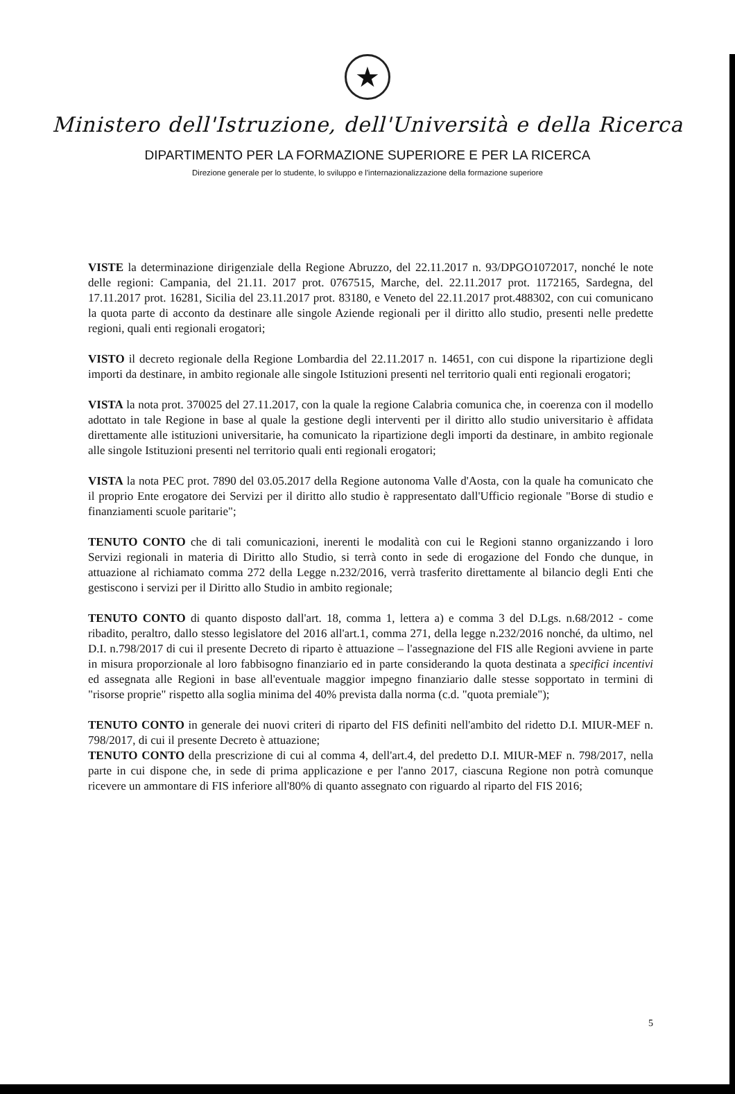★
Ministero dell'Istruzione, dell'Università e della Ricerca
DIPARTIMENTO PER LA FORMAZIONE SUPERIORE E PER LA RICERCA
Direzione generale per lo studente, lo sviluppo e l'internazionalizzazione della formazione superiore
VISTE la determinazione dirigenziale della Regione Abruzzo, del 22.11.2017 n. 93/DPGO1072017, nonché le note delle regioni: Campania, del 21.11. 2017 prot. 0767515, Marche, del. 22.11.2017 prot. 1172165, Sardegna, del 17.11.2017 prot. 16281, Sicilia del 23.11.2017 prot. 83180, e Veneto del 22.11.2017 prot.488302, con cui comunicano la quota parte di acconto da destinare alle singole Aziende regionali per il diritto allo studio, presenti nelle predette regioni, quali enti regionali erogatori;
VISTO il decreto regionale della Regione Lombardia del 22.11.2017 n. 14651, con cui dispone la ripartizione degli importi da destinare, in ambito regionale alle singole Istituzioni presenti nel territorio quali enti regionali erogatori;
VISTA la nota prot. 370025 del 27.11.2017, con la quale la regione Calabria comunica che, in coerenza con il modello adottato in tale Regione in base al quale la gestione degli interventi per il diritto allo studio universitario è affidata direttamente alle istituzioni universitarie, ha comunicato la ripartizione degli importi da destinare, in ambito regionale alle singole Istituzioni presenti nel territorio quali enti regionali erogatori;
VISTA la nota PEC prot. 7890 del 03.05.2017 della Regione autonoma Valle d'Aosta, con la quale ha comunicato che il proprio Ente erogatore dei Servizi per il diritto allo studio è rappresentato dall'Ufficio regionale "Borse di studio e finanziamenti scuole paritarie";
TENUTO CONTO che di tali comunicazioni, inerenti le modalità con cui le Regioni stanno organizzando i loro Servizi regionali in materia di Diritto allo Studio, si terrà conto in sede di erogazione del Fondo che dunque, in attuazione al richiamato comma 272 della Legge n.232/2016, verrà trasferito direttamente al bilancio degli Enti che gestiscono i servizi per il Diritto allo Studio in ambito regionale;
TENUTO CONTO di quanto disposto dall'art. 18, comma 1, lettera a) e comma 3 del D.Lgs. n.68/2012 - come ribadito, peraltro, dallo stesso legislatore del 2016 all'art.1, comma 271, della legge n.232/2016 nonché, da ultimo, nel D.I. n.798/2017 di cui il presente Decreto di riparto è attuazione – l'assegnazione del FIS alle Regioni avviene in parte in misura proporzionale al loro fabbisogno finanziario ed in parte considerando la quota destinata a specifici incentivi ed assegnata alle Regioni in base all'eventuale maggior impegno finanziario dalle stesse sopportato in termini di "risorse proprie" rispetto alla soglia minima del 40% prevista dalla norma (c.d. "quota premiale");
TENUTO CONTO in generale dei nuovi criteri di riparto del FIS definiti nell'ambito del ridetto D.I. MIUR-MEF n. 798/2017, di cui il presente Decreto è attuazione;
TENUTO CONTO della prescrizione di cui al comma 4, dell'art.4, del predetto D.I. MIUR-MEF n. 798/2017, nella parte in cui dispone che, in sede di prima applicazione e per l'anno 2017, ciascuna Regione non potrà comunque ricevere un ammontare di FIS inferiore all'80% di quanto assegnato con riguardo al riparto del FIS 2016;
5